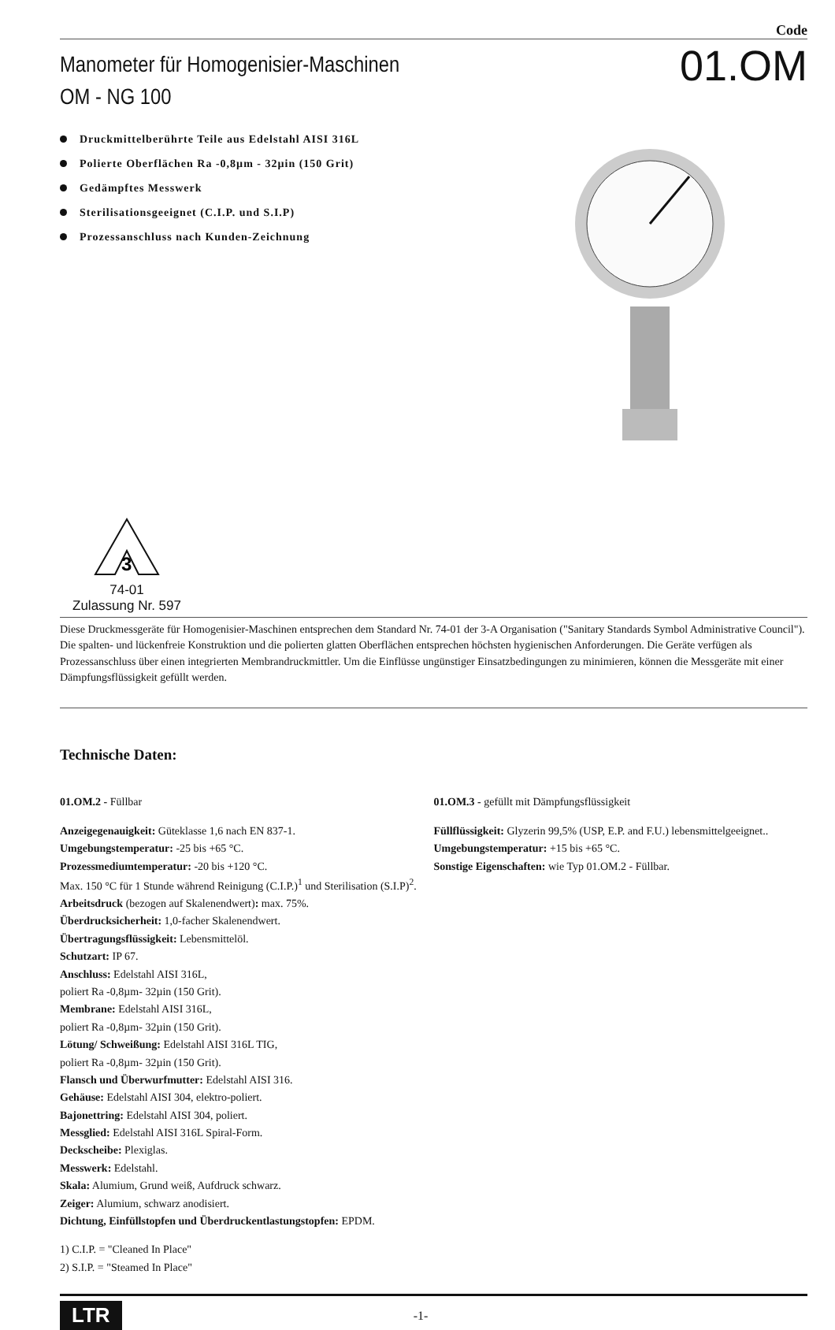Code
Manometer für Homogenisier-Maschinen
OM - NG 100
01.OM
Druckmittelberührte Teile aus Edelstahl AISI 316L
Polierte Oberflächen Ra -0,8µm - 32µin (150 Grit)
Gedämpftes Messwerk
Sterilisationsgeeignet (C.I.P. und S.I.P)
Prozessanschluss nach Kunden-Zeichnung
3
74-01
Zulassung Nr. 597
Diese Druckmessgeräte für Homogenisier-Maschinen entsprechen dem Standard Nr. 74-01 der 3-A Organisation ("Sanitary Standards Symbol Administrative Council"). Die spalten- und lückenfreie Konstruktion und die polierten glatten Oberflächen entsprechen höchsten hygienischen Anforderungen. Die Geräte verfügen als Prozessanschluss über einen integrierten Membrandruckmittler. Um die Einflüsse ungünstiger Einsatzbedingungen zu minimieren, können die Messgeräte mit einer Dämpfungsflüssigkeit gefüllt werden.
Technische Daten:
01.OM.2 - Füllbar
Anzeigegenauigkeit: Güteklasse 1,6 nach EN 837-1.
Umgebungstemperatur: -25 bis +65 °C.
Prozessmediumtemperatur: -20 bis +120 °C.
Max. 150 °C für 1 Stunde während Reinigung (C.I.P.)<sup>1</sup> und Sterilisation (S.I.P)<sup>2</sup>.
Arbeitsdruck (bezogen auf Skalenendwert): max. 75%.
Überdrucksicherheit: 1,0-facher Skalenendwert.
Übertragungsflüssigkeit: Lebensmittelöl.
Schutzart: IP 67.
Anschluss: Edelstahl AISI 316L,
poliert Ra -0,8µm- 32µin (150 Grit).
Membrane: Edelstahl AISI 316L,
poliert Ra -0,8µm- 32µin (150 Grit).
Lötung/ Schweißung: Edelstahl AISI 316L TIG,
poliert Ra -0,8µm- 32µin (150 Grit).
Flansch und Überwurfmutter: Edelstahl AISI 316.
Gehäuse: Edelstahl AISI 304, elektro-poliert.
Bajonettring: Edelstahl AISI 304, poliert.
Messglied: Edelstahl AISI 316L Spiral-Form.
Deckscheibe: Plexiglas.
Messwerk: Edelstahl.
Skala: Alumium, Grund weiß, Aufdruck schwarz.
Zeiger: Alumium, schwarz anodisiert.
Dichtung, Einfüllstopfen und Überdruckentlastungstopfen: EPDM.
1) C.I.P. = "Cleaned In Place"
2) S.I.P. = "Steamed In Place"
01.OM.3 - gefüllt mit Dämpfungsflüssigkeit
Füllflüssigkeit: Glyzerin 99,5% (USP, E.P. and F.U.) lebensmittelgeeignet..
Umgebungstemperatur: +15 bis +65 °C.
Sonstige Eigenschaften: wie Typ 01.OM.2 - Füllbar.
LTR
-1-